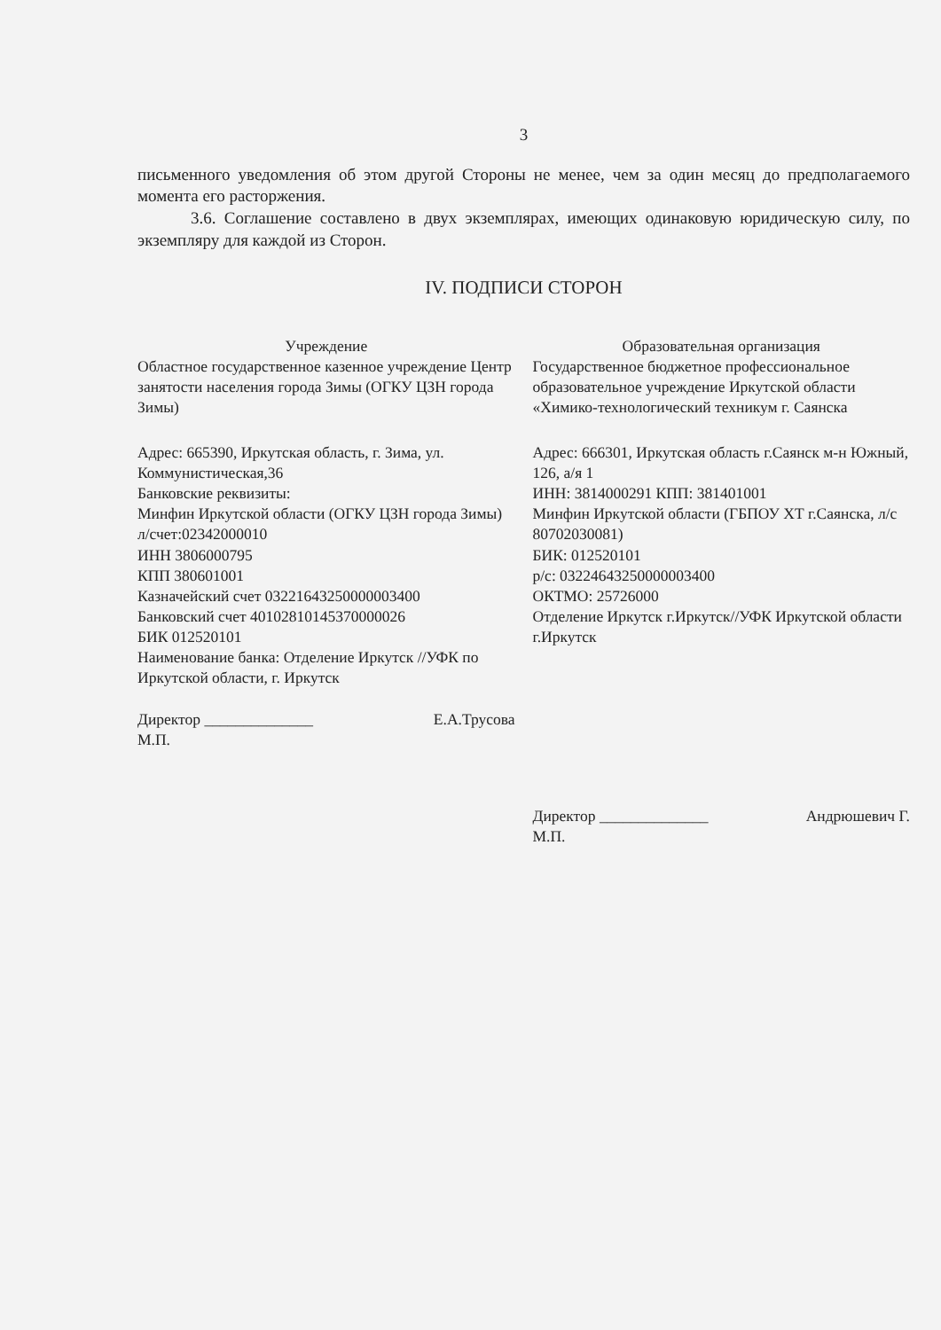3
письменного уведомления об этом другой Стороны не менее, чем за один месяц до предполагаемого момента его расторжения.
3.6. Соглашение составлено в двух экземплярах, имеющих одинаковую юридическую силу, по экземпляру для каждой из Сторон.
IV. ПОДПИСИ СТОРОН
Учреждение
Областное государственное казенное учреждение Центр занятости населения города Зимы (ОГКУ ЦЗН города Зимы)
Адрес: 665390, Иркутская область, г. Зима, ул. Коммунистическая,36
Банковские реквизиты:
Минфин Иркутской области (ОГКУ ЦЗН города Зимы)
л/счет:02342000010
ИНН 3806000795
КПП 380601001
Казначейский счет 03221643250000003400
Банковский счет 40102810145370000026
БИК 012520101
Наименование банка: Отделение Иркутск //УФК по Иркутской области, г. Иркутск
Директор ______________ Е.А.Трусова
М.П.
Образовательная организация
Государственное бюджетное профессиональное образовательное учреждение Иркутской области «Химико-технологический техникум г. Саянска
Адрес: 666301, Иркутская область г.Саянск м-н Южный, 126, а/я 1
ИНН: 3814000291 КПП: 381401001
Минфин Иркутской области (ГБПОУ ХТ г.Саянска, л/с 80702030081)
БИК: 012520101
р/с: 03224643250000003400
ОКТМО: 25726000
Отделение Иркутск г.Иркутск//УФК Иркутской области г.Иркутск
Директор ______________ Андрюшевич Г.
М.П.